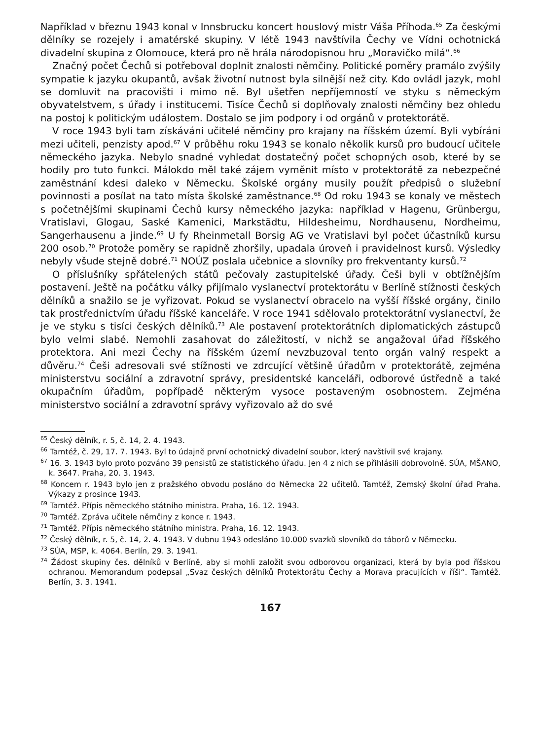Například v březnu 1943 konal v Innsbrucku koncert houslový mistr Váša Příhoda.<sup>65</sup> Za českými dělníky se rozejely i amatérské skupiny. V létě 1943 navštívila Čechy ve Vídni ochotnická divadelní skupina z Olomouce, která pro ně hrála národopisnou hru „Moravičko milá“.<sup>66</sup>
Značný počet Čechů si potřeboval doplnit znalosti němčiny. Politické poměry pramálo zvýšily sympatie k jazyku okupantů, avšak životní nutnost byla silnější než city. Kdo ovládl jazyk, mohl se domluvit na pracovišti i mimo ně. Byl ušetřen nepříjemností ve styku s německým obyvatelstvem, s úřady i institucemi. Tisíce Čechů si doplňovaly znalosti němčiny bez ohledu na postoj k politickým událostem. Dostalo se jim podpory i od orgánů v protektorátě.
V roce 1943 byli tam získáváni učitelé němčiny pro krajany na říšském území. Byli vybíráni mezi učiteli, penzisty apod.<sup>67</sup> V průběhu roku 1943 se konalo několik kursů pro budoucí učitele německého jazyka. Nebylo snadné vyhledat dostatečný počet schopných osob, které by se hodily pro tuto funkci. Málokdo měl také zájem vyměnit místo v protektorátě za nebezpečné zaměstnání kdesi daleko v Německu. Školské orgány musily použít předpisů o služební povinnosti a posílat na tato místa školské zaměstnance.<sup>68</sup> Od roku 1943 se konaly ve městech s početnějšími skupinami Čechů kursy německého jazyka: například v Hagenu, Grünbergu, Vratislavi, Glogau, Saské Kamenici, Markstädtu, Hildesheimu, Nordhausenu, Nordheimu, Sangerhausenu a jinde.<sup>69</sup> U fy Rheinmetall Borsig AG ve Vratislavi byl počet účastníků kursu 200 osob.<sup>70</sup> Protože poměry se rapidně zhoršily, upadala úroveň i pravidelnost kursů. Výsledky nebyly všude stejně dobré.<sup>71</sup> NOÚZ poslala učebnice a slovníky pro frekventanty kursů.<sup>72</sup>
O příslušníky spřátelených států pečovaly zastupitelské úřady. Češi byli v obtížnějším postavení. Ještě na počátku války přijímalo vyslanectví protektorátu v Berlíně stížnosti českých dělníků a snažilo se je vyřizovat. Pokud se vyslanectví obracelo na vyšší říšské orgány, činilo tak prostřednictvím úřadu říšské kanceláře. V roce 1941 sdělovalo protektorátní vyslanectví, že je ve styku s tisíci českých dělníků.<sup>73</sup> Ale postavení protektorátních diplomatických zástupců bylo velmi slabé. Nemohli zasahovat do záležitostí, v nichž se angažoval úřad říšského protektora. Ani mezi Čechy na říšském území nevzbuzoval tento orgán valný respekt a důvěru.<sup>74</sup> Češi adresovali své stížnosti ve zdrcující většině úřadům v protektorátě, zejména ministerstvu sociální a zdravotní správy, presidentské kanceláři, odborové ústředně a také okupačním úřadům, popřípadě některým vysoce postaveným osobnostem. Zejména ministerstvo sociální a zdravotní správy vyřizovalo až do své
<sup>65</sup> Český dělník, r. 5, č. 14, 2. 4. 1943.
<sup>66</sup> Tamtéž, č. 29, 17. 7. 1943. Byl to údajně první ochotnický divadelní soubor, který navštívil své krajany.
<sup>67</sup> 16. 3. 1943 bylo proto pozváno 39 pensistů ze statistického úřadu. Jen 4 z nich se přihlásili dobrovolně. SÚA, MŠANO, k. 3647. Praha, 20. 3. 1943.
<sup>68</sup> Koncem r. 1943 bylo jen z pražského obvodu posláno do Německa 22 učitelů. Tamtéž, Zemský školní úřad Praha. Výkazy z prosince 1943.
<sup>69</sup> Tamtéž. Přípis německého státního ministra. Praha, 16. 12. 1943.
<sup>70</sup> Tamtéž. Zpráva učitele němčiny z konce r. 1943.
<sup>71</sup> Tamtéž. Přípis německého státního ministra. Praha, 16. 12. 1943.
<sup>72</sup> Český dělník, r. 5, č. 14, 2. 4. 1943. V dubnu 1943 odesláno 10.000 svazků slovníků do táborů v Německu.
<sup>73</sup> SÚA, MSP, k. 4064. Berlín, 29. 3. 1941.
<sup>74</sup> Žádost skupiny čes. dělníků v Berlíně, aby si mohli založit svou odborovou organizaci, která by byla pod říšskou ochranou. Memorandum podepsal „Svaz českých dělníků Protektorátu Čechy a Morava pracujících v říši“. Tamtéž. Berlín, 3. 3. 1941.
167